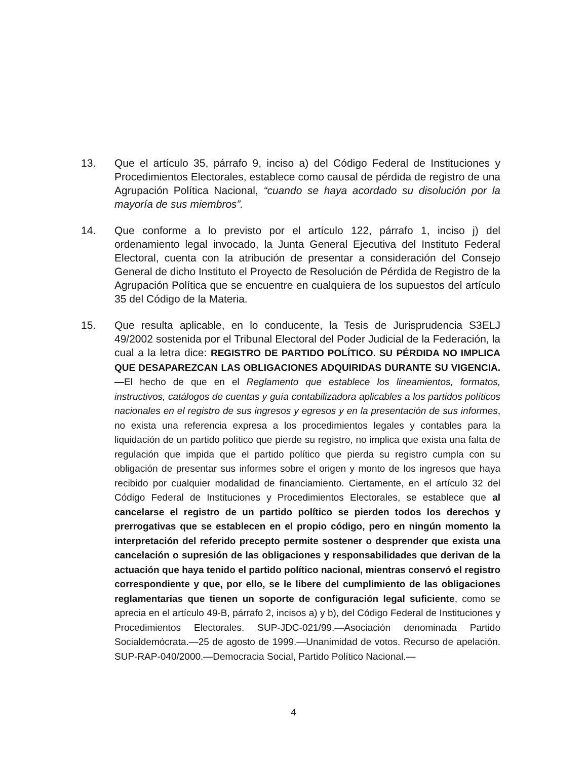13. Que el artículo 35, párrafo 9, inciso a) del Código Federal de Instituciones y Procedimientos Electorales, establece como causal de pérdida de registro de una Agrupación Política Nacional, “cuando se haya acordado su disolución por la mayoría de sus miembros”.
14. Que conforme a lo previsto por el artículo 122, párrafo 1, inciso j) del ordenamiento legal invocado, la Junta General Ejecutiva del Instituto Federal Electoral, cuenta con la atribución de presentar a consideración del Consejo General de dicho Instituto el Proyecto de Resolución de Pérdida de Registro de la Agrupación Política que se encuentre en cualquiera de los supuestos del artículo 35 del Código de la Materia.
15. Que resulta aplicable, en lo conducente, la Tesis de Jurisprudencia S3ELJ 49/2002 sostenida por el Tribunal Electoral del Poder Judicial de la Federación, la cual a la letra dice: REGISTRO DE PARTIDO POLÍTICO. SU PÉRDIDA NO IMPLICA QUE DESAPAREZCAN LAS OBLIGACIONES ADQUIRIDAS DURANTE SU VIGENCIA.—El hecho de que en el Reglamento que establece los lineamientos, formatos, instructivos, catálogos de cuentas y guía contabilizadora aplicables a los partidos políticos nacionales en el registro de sus ingresos y egresos y en la presentación de sus informes, no exista una referencia expresa a los procedimientos legales y contables para la liquidación de un partido político que pierde su registro, no implica que exista una falta de regulación que impida que el partido político que pierda su registro cumpla con su obligación de presentar sus informes sobre el origen y monto de los ingresos que haya recibido por cualquier modalidad de financiamiento. Ciertamente, en el artículo 32 del Código Federal de Instituciones y Procedimientos Electorales, se establece que al cancelarse el registro de un partido político se pierden todos los derechos y prerrogativas que se establecen en el propio código, pero en ningún momento la interpretación del referido precepto permite sostener o desprender que exista una cancelación o supresión de las obligaciones y responsabilidades que derivan de la actuación que haya tenido el partido político nacional, mientras conservó el registro correspondiente y que, por ello, se le libere del cumplimiento de las obligaciones reglamentarias que tienen un soporte de configuración legal suficiente, como se aprecia en el artículo 49-B, párrafo 2, incisos a) y b), del Código Federal de Instituciones y Procedimientos Electorales. SUP-JDC-021/99.—Asociación denominada Partido Socialdemócrata.—25 de agosto de 1999.—Unanimidad de votos. Recurso de apelación. SUP-RAP-040/2000.—Democracia Social, Partido Político Nacional.—
4